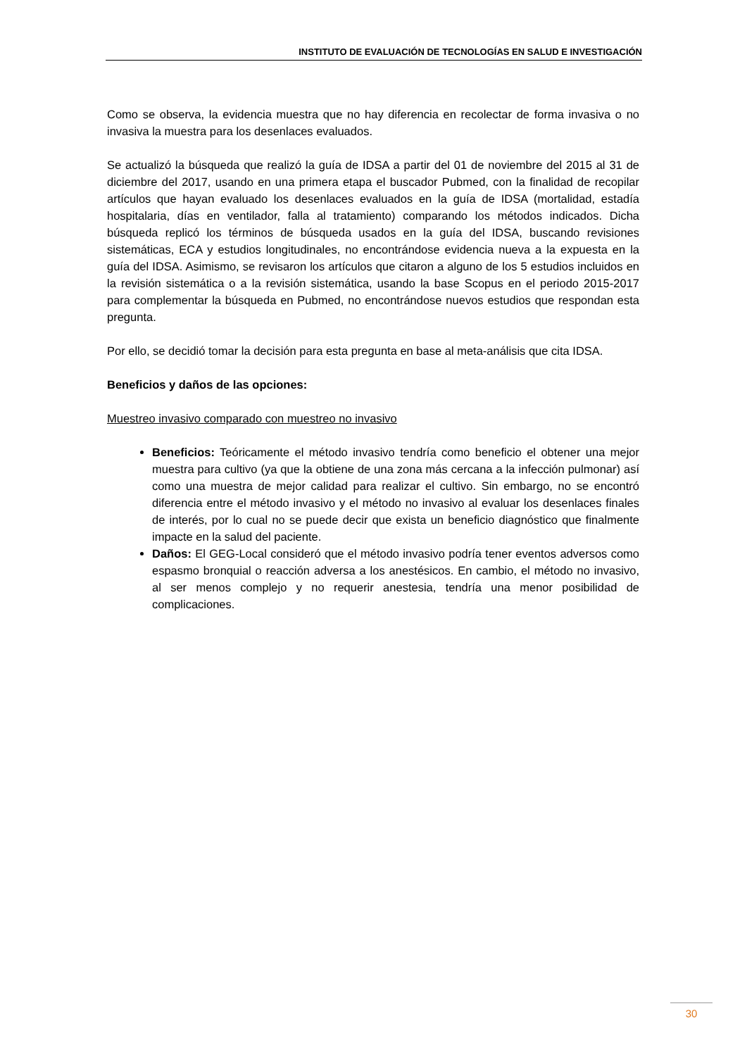INSTITUTO DE EVALUACIÓN DE TECNOLOGÍAS EN SALUD E INVESTIGACIÓN
Como se observa, la evidencia muestra que no hay diferencia en recolectar de forma invasiva o no invasiva la muestra para los desenlaces evaluados.
Se actualizó la búsqueda que realizó la guía de IDSA a partir del 01 de noviembre del 2015 al 31 de diciembre del 2017, usando en una primera etapa el buscador Pubmed, con la finalidad de recopilar artículos que hayan evaluado los desenlaces evaluados en la guía de IDSA (mortalidad, estadía hospitalaria, días en ventilador, falla al tratamiento) comparando los métodos indicados. Dicha búsqueda replicó los términos de búsqueda usados en la guía del IDSA, buscando revisiones sistemáticas, ECA y estudios longitudinales, no encontrándose evidencia nueva a la expuesta en la guía del IDSA. Asimismo, se revisaron los artículos que citaron a alguno de los 5 estudios incluidos en la revisión sistemática o a la revisión sistemática, usando la base Scopus en el periodo 2015-2017 para complementar la búsqueda en Pubmed, no encontrándose nuevos estudios que respondan esta pregunta.
Por ello, se decidió tomar la decisión para esta pregunta en base al meta-análisis que cita IDSA.
Beneficios y daños de las opciones:
Muestreo invasivo comparado con muestreo no invasivo
Beneficios: Teóricamente el método invasivo tendría como beneficio el obtener una mejor muestra para cultivo (ya que la obtiene de una zona más cercana a la infección pulmonar) así como una muestra de mejor calidad para realizar el cultivo. Sin embargo, no se encontró diferencia entre el método invasivo y el método no invasivo al evaluar los desenlaces finales de interés, por lo cual no se puede decir que exista un beneficio diagnóstico que finalmente impacte en la salud del paciente.
Daños: El GEG-Local consideró que el método invasivo podría tener eventos adversos como espasmo bronquial o reacción adversa a los anestésicos. En cambio, el método no invasivo, al ser menos complejo y no requerir anestesia, tendría una menor posibilidad de complicaciones.
30